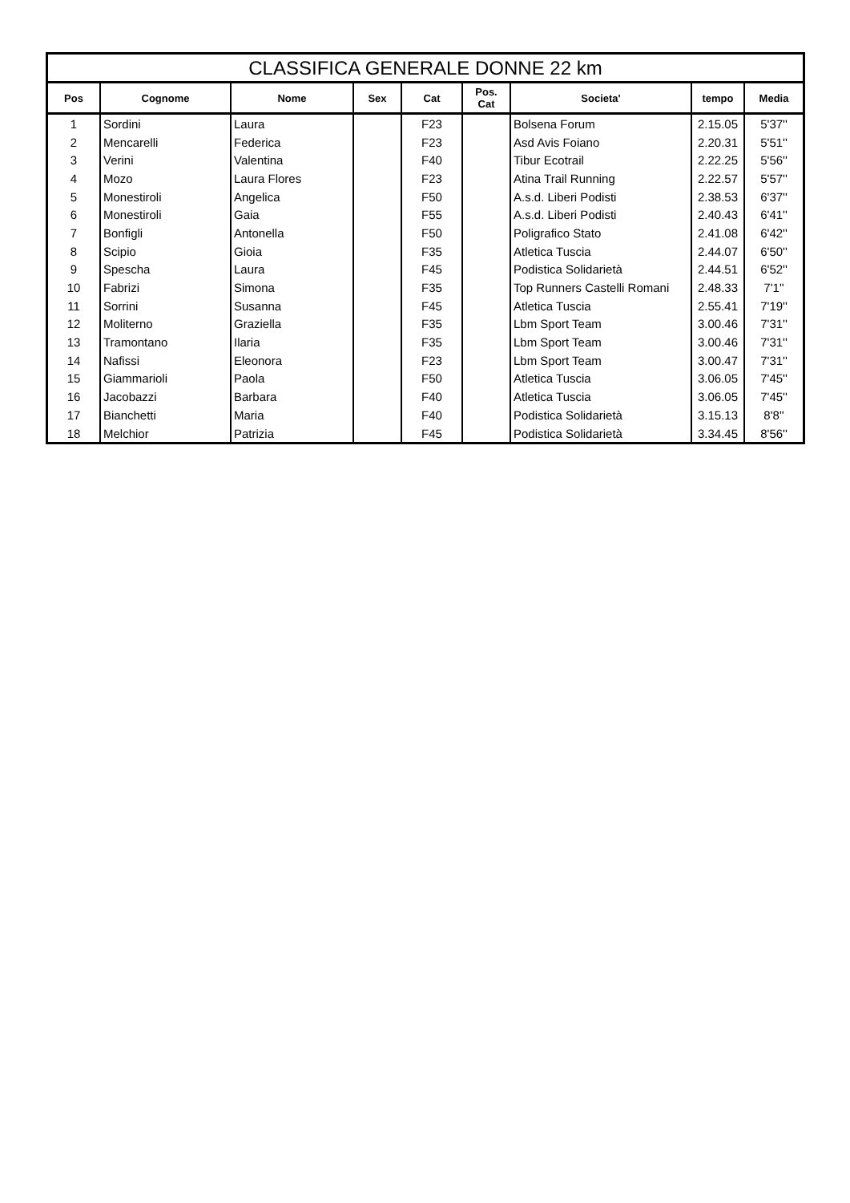| CLASSIFICA GENERALE DONNE 22 km | | | | | | | | |
| --- | --- | --- | --- | --- | --- | --- | --- | --- |
| Pos | Cognome | Nome | Sex | Cat | Pos. Cat | Societa' | tempo | Media |
| 1 | Sordini | Laura | | F23 | | Bolsena Forum | 2.15.05 | 5'37'' |
| 2 | Mencarelli | Federica | | F23 | | Asd Avis Foiano | 2.20.31 | 5'51'' |
| 3 | Verini | Valentina | | F40 | | Tibur Ecotrail | 2.22.25 | 5'56'' |
| 4 | Mozo | Laura Flores | | F23 | | Atina Trail Running | 2.22.57 | 5'57'' |
| 5 | Monestiroli | Angelica | | F50 | | A.s.d. Liberi Podisti | 2.38.53 | 6'37'' |
| 6 | Monestiroli | Gaia | | F55 | | A.s.d. Liberi Podisti | 2.40.43 | 6'41'' |
| 7 | Bonfigli | Antonella | | F50 | | Poligrafico Stato | 2.41.08 | 6'42'' |
| 8 | Scipio | Gioia | | F35 | | Atletica Tuscia | 2.44.07 | 6'50'' |
| 9 | Spescha | Laura | | F45 | | Podistica Solidarietà | 2.44.51 | 6'52'' |
| 10 | Fabrizi | Simona | | F35 | | Top Runners Castelli Romani | 2.48.33 | 7'1'' |
| 11 | Sorrini | Susanna | | F45 | | Atletica Tuscia | 2.55.41 | 7'19'' |
| 12 | Moliterno | Graziella | | F35 | | Lbm Sport Team | 3.00.46 | 7'31'' |
| 13 | Tramontano | Ilaria | | F35 | | Lbm Sport Team | 3.00.46 | 7'31'' |
| 14 | Nafissi | Eleonora | | F23 | | Lbm Sport Team | 3.00.47 | 7'31'' |
| 15 | Giammarioli | Paola | | F50 | | Atletica Tuscia | 3.06.05 | 7'45'' |
| 16 | Jacobazzi | Barbara | | F40 | | Atletica Tuscia | 3.06.05 | 7'45'' |
| 17 | Bianchetti | Maria | | F40 | | Podistica Solidarietà | 3.15.13 | 8'8'' |
| 18 | Melchior | Patrizia | | F45 | | Podistica Solidarietà | 3.34.45 | 8'56'' |